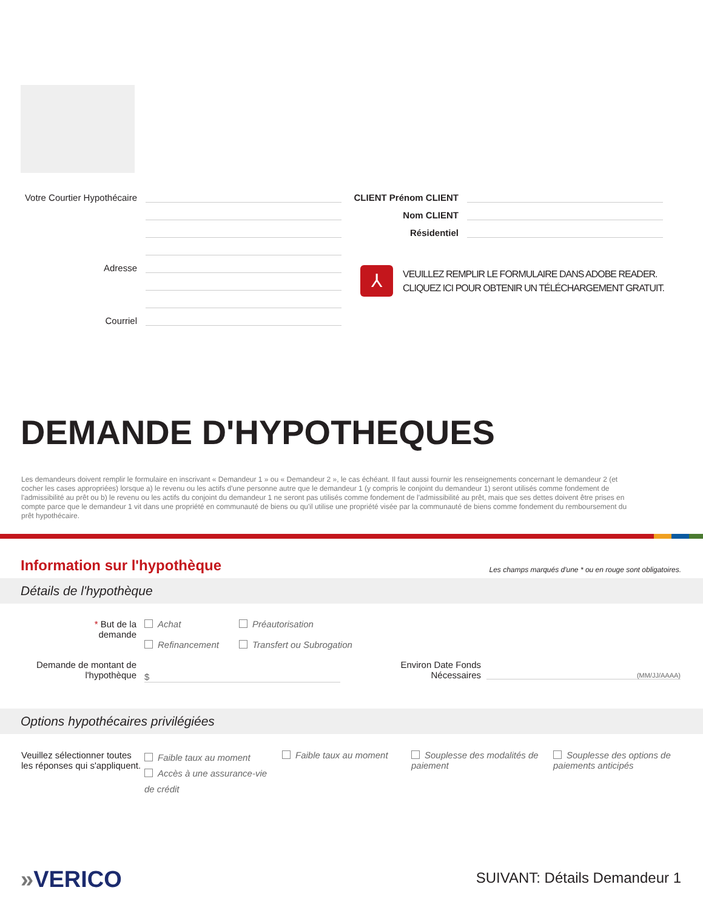Votre Courtier Hypothécaire
Adresse
Courriel
CLIENT Prénom CLIENT
Nom CLIENT
Résidentiel
⅄
VEUILLEZ REMPLIR LE FORMULAIRE DANS ADOBE READER.
CLIQUEZ ICI POUR OBTENIR UN TÉLÉCHARGEMENT GRATUIT.
DEMANDE D'HYPOTHEQUES
Les demandeurs doivent remplir le formulaire en inscrivant « Demandeur 1 » ou « Demandeur 2 », le cas échéant. Il faut aussi fournir les renseignements concernant le demandeur 2 (et cocher les cases appropriées) lorsque a) le revenu ou les actifs d'une personne autre que le demandeur 1 (y compris le conjoint du demandeur 1) seront utilisés comme fondement de l'admissibilité au prêt ou b) le revenu ou les actifs du conjoint du demandeur 1 ne seront pas utilisés comme fondement de l'admissibilité au prêt, mais que ses dettes doivent être prises en compte parce que le demandeur 1 vit dans une propriété en communauté de biens ou qu'il utilise une propriété visée par la communauté de biens comme fondement du remboursement du prêt hypothécaire.
Information sur l'hypothèque
Les champs marqués d'une * ou en rouge sont obligatoires.
Détails de l'hypothèque
* But de la demande
Achat
Refinancement
Préautorisation
Transfert ou Subrogation
Demande de montant de l'hypothèque
$
Environ Date Fonds Nécessaires
(MM/JJ/AAAA)
Options hypothécaires privilégiées
Veuillez sélectionner toutes les réponses qui s'appliquent.
Faible taux au moment
Accès à une assurance-vie de crédit
Faible taux au moment
Souplesse des modalités de paiement
Souplesse des options de paiements anticipés
»VERICO SUIVANT: Détails Demandeur 1